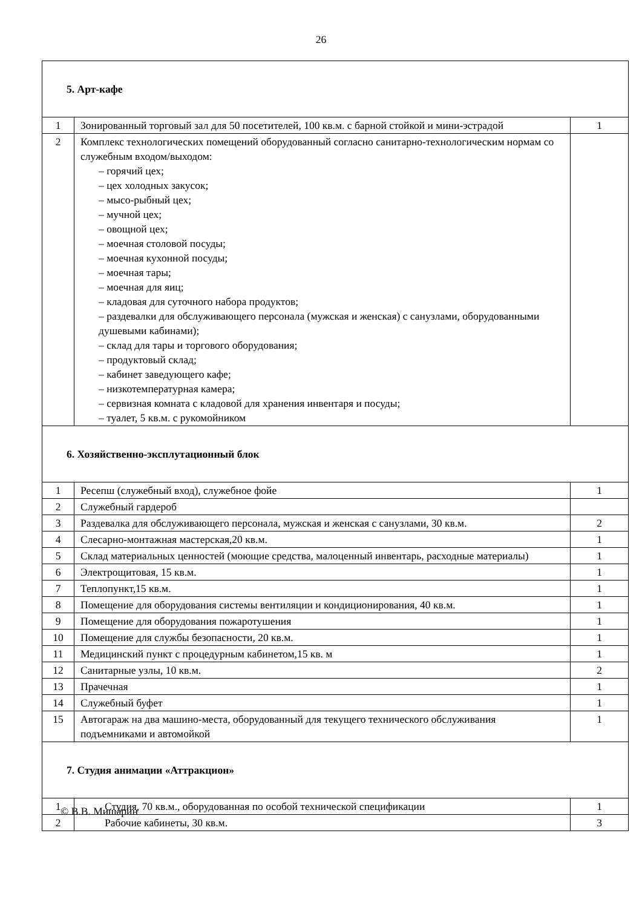26
| 5. Арт-кафе | | |
| 1 | Зонированный торговый зал для 50 посетителей, 100 кв.м. с барной стойкой и мини-эстрадой | 1 |
| 2 | Комплекс технологических помещений оборудованный согласно санитарно-технологическим нормам со служебным входом/выходом: – горячий цех; – цех холодных закусок; – мысо-рыбный цех; – мучной цех; – овощной цех; – моечная столовой посуды; – моечная кухонной посуды; – моечная тары; – моечная для яиц; – кладовая для суточного набора продуктов; – раздевалки для обслуживающего персонала (мужская и женская) с санузлами, оборудованными душевыми кабинами); – склад для тары и торгового оборудования; – продуктовый склад; – кабинет заведующего кафе; – низкотемпературная камера; – сервизная комната с кладовой для хранения инвентаря и посуды; – туалет, 5 кв.м. с рукомойником | |
| 6. Хозяйственно-эксплутационный блок | | |
| 1 | Ресепш (служебный вход), служебное фойе | 1 |
| 2 | Служебный гардероб | |
| 3 | Раздевалка для обслуживающего персонала, мужская и женская с санузлами, 30 кв.м. | 2 |
| 4 | Слесарно-монтажная мастерская,20 кв.м. | 1 |
| 5 | Склад материальных ценностей (моющие средства, малоценный инвентарь, расходные материалы) | 1 |
| 6 | Электрощитовая, 15 кв.м. | 1 |
| 7 | Теплопункт,15 кв.м. | 1 |
| 8 | Помещение для оборудования системы вентиляции и кондиционирования, 40 кв.м. | 1 |
| 9 | Помещение для оборудования пожаротушения | 1 |
| 10 | Помещение для службы безопасности, 20 кв.м. | 1 |
| 11 | Медицинский пункт с процедурным кабинетом,15 кв. м | 1 |
| 12 | Санитарные узлы, 10 кв.м. | 2 |
| 13 | Прачечная | 1 |
| 14 | Служебный буфет | 1 |
| 15 | Автогараж на два машино-места, оборудованный для текущего технического обслуживания подъемниками и автомойкой | 1 |
| 7. Студия анимации «Аттракцион» | | |
| 1 | Студия, 70 кв.м., оборудованная по особой технической спецификации | 1 |
| 2 | Рабочие кабинеты, 30 кв.м. | 3 |
© В.В. Мишарин